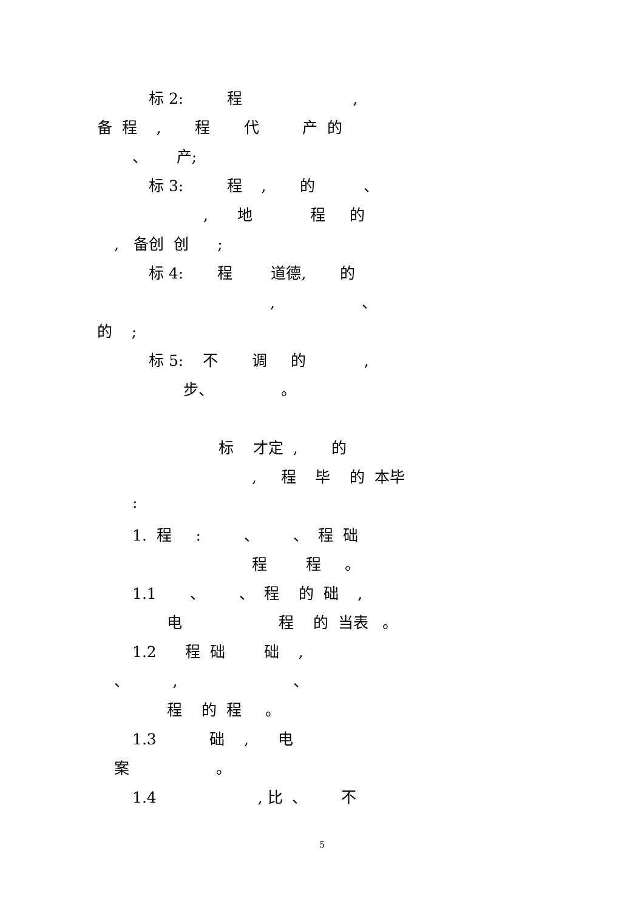标 2: 程 ,
备 程 , 程 代 产 的
、 产;
标 3: 程 , 的 、
, 地 程 的
, 备创 创 ;
标 4: 程 道德, 的
, 、
的 ;
标 5: 不 调 的 ,
步、 。
标 才定 , 的
, 程 毕 的 本毕
:
1. 程 : 、 、 程 础
程 程 。
1.1 、 、 程 的 础 ,
电 程 的 当表 。
1.2 程 础 础 ,
、 , 、
程 的 程 。
1.3 础 , 电
案 。
1.4 , 比 、 不
5